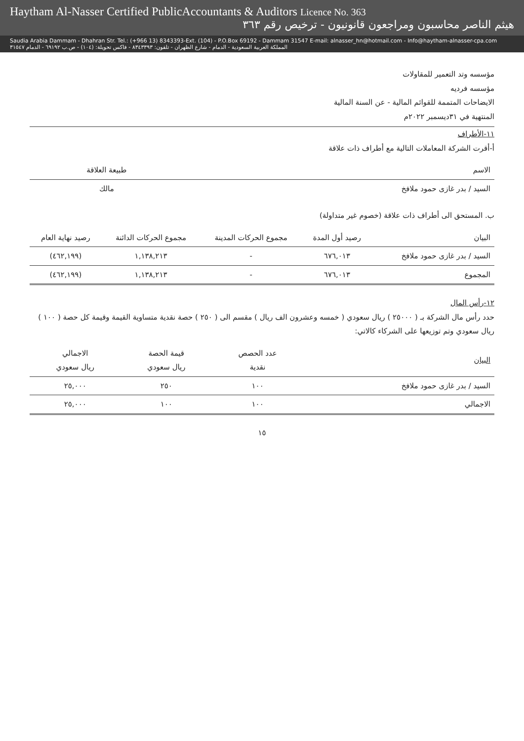Haytham Al-Nasser Certified PublicAccountants & Auditors Licence No. 363
هيثم الناصر محاسبون ومراجعون قانونيون - ترخيص رقم ٣٦٣
Saudia Arabia Dammam - Dhahran Str. Tel.: (+966 13) 8343393-Ext. (104) - P.O.Box 69192 - Dammam 31547 E-mail: alnasser_hn@hotmail.com - Info@haytham-alnasser-cpa.com المملكة العربية السعودية - الدمام - شارع الظهران - تلفون: ٨٣٤٣٣٩٣ - فاكس تحويلة: (١٠٤) - ص.ب ٦٩١٩٢ - الدمام ٣١٥٤٧
مؤسسه وتد التعمير للمقاولات
مؤسسه فرديه
الايضاحات المتممة للقوائم المالية - عن السنة المالية
المنتهية في ٣١ديسمبر ٢٠٢٢م
١١-الأطراف
أ-أقرت الشركة المعاملات التالية مع أطراف ذات علاقة
| الاسم | طبيعة العلاقة |
| --- | --- |
| السيد / بدر غازى حمود ملافخ | مالك |
ب. المستحق الى أطراف ذات علاقة (خصوم غير متداولة)
| البيان | رصيد أول المدة | مجموع الحركات المدينة | مجموع الحركات الدائنة | رصيد نهاية العام |
| --- | --- | --- | --- | --- |
| السيد / بدر غازى حمود ملافخ | ٦٧٦,٠١٣ | - | ١,١٣٨,٢١٣ | (٤٦٢,١٩٩) |
| المجموع | ٦٧٦,٠١٣ | - | ١,١٣٨,٢١٣ | (٤٦٢,١٩٩) |
١٢-رأس المال
حدد رأس مال الشركة بـ ( ٢٥٠٠٠ ) ريال سعودي ( خمسه وعشرون الف ريال ) مقسم الى ( ٢٥٠ ) حصة نقدية متساوية القيمة وقيمة كل حصة ( ١٠٠ ) ريال سعودي وتم توزيعها على الشركاء كالاتي:
| البيان | عدد الحصص نقدية | قيمة الحصة ريال سعودي | الاجمالي ريال سعودي |
| --- | --- | --- | --- |
| السيد / بدر غازى حمود ملافخ | ١٠٠ | ٢٥٠ | ٢٥,٠٠٠ |
| الاجمالي | ١٠٠ | ١٠٠ | ٢٥,٠٠٠ |
١٥